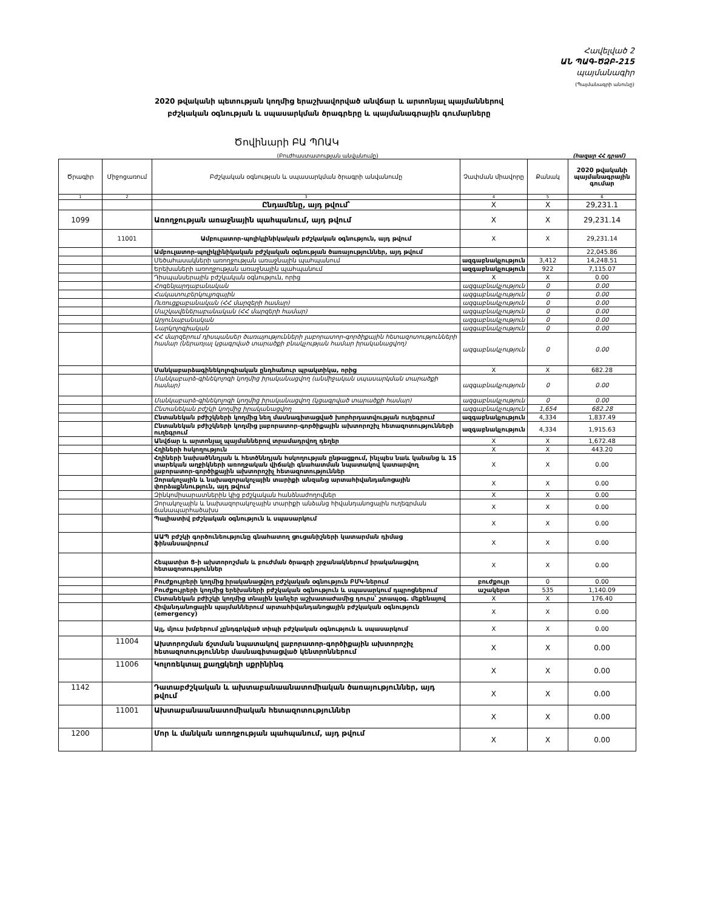Հավելված 2
ԱՆ ՊԱԳ-ԾՁԲ-215
պայմանագիր
(Պայմանագրի անունը)
2020 թվականի պետության կողմից երաշխավորված անվճար և արտոնյալ պայմաններով բժշկական օգնության և սպասարկման ծրագրերը և պայմանագրային գումարները
Ծովինարի ԲԱ ՊՈԱԿ
(Բուժհաստատության անվանումը) (հազար ՀՀ դրամ)
| Ծրագիր | Միջոցառում | Բժշկական օգնության և սպասարկման ծրագրի անվանումը | Չափման միավորը | Քանակ | 2020 թվականի պայմանագրային գումար |
| --- | --- | --- | --- | --- | --- |
| 1 | 2 | 3 | 4 | 5 | 6 |
| | | Ընդամենը, այդ թվում՝ | X | X | 29,231.1 |
| 1099 | | Առողջության առաջնային պահպանում, այդ թվում | X | X | 29,231.14 |
| | 11001 | Ամբուլատոր-պոլիկլինիկական բժշկական օգնություն, այդ թվում | X | X | 29,231.14 |
| | | Ամբուլատոր-պոլիկլինիկական բժշկական օգնության ծառայություններ, այդ թվում | | | 22,045.86 |
| | | Մեծահասակների առողջության առաջնային պահպանում | ազգաբնակչություն | 3,412 | 14,248.51 |
| | | Երեխաների առողջության առաջնային պահպանում | ազգաբնակչություն | 922 | 7,115.07 |
| | | Դիսպանսերային բժշկական օգնություն, որից | X | X | 0.00 |
| | | Հոգենյարդաբանական | ազգաբնակչություն | 0 | 0.00 |
| | | Հակատուբերկուլյոզային | ազգաբնակչություն | 0 | 0.00 |
| | | Ուռուցքաբանական (ՀՀ մարզերի համար) | ազգաբնակչություն | 0 | 0.00 |
| | | Մաշկավեներաբանական (ՀՀ մարզերի համար) | ազգաբնակչություն | 0 | 0.00 |
| | | Արյունաբանական | ազգաբնակչություն | 0 | 0.00 |
| | | Նարկոլոգիական | ազգաբնակչություն | 0 | 0.00 |
| | | ՀՀ մարզերում դիսպանսեր ծառայությունների լաբորատոր-գործիքային հետազոտությունների համար (ներառյալ կցագրված տարածքի բնակչության համար իրականացվող) | ազգաբնակչություն | 0 | 0.00 |
| | | Մանկաբարձագինեկոլոգիական ընդհանուր պրակտիկա, որից | X | X | 682.28 |
| | | Մանկաբարձ-գինեկոլոգի կողմից իրականացվող (անմիջական սպասարկման տարածքի համար) | ազգաբնակչություն | 0 | 0.00 |
| | | Մանկաբարձ-գինեկոլոգի կողմից իրականացվող (կցագրված տարածքի համար) | ազգաբնակչություն | 0 | 0.00 |
| | | Ընտանեկան բժշկի կողմից իրականացվող | ազգաբնակչություն | 1,654 | 682.28 |
| | | Ընտանեկան բժիշկների կողմից նեղ մասնագիտացված խորհրդատվության ուղեգրում | ազգաբնակչություն | 4,334 | 1,837.49 |
| | | Ընտանեկան բժիշկների կողմից լաբորատոր-գործիքային ախտորոշիչ հետազոտությունների ուղեգրում | ազգաբնակչություն | 4,334 | 1,915.63 |
| | | Անվճար և արտոնյալ պայմաններով տրամադրվող դեղեր | X | X | 1,672.48 |
| | | Հղիների հսկողություն | X | X | 443.20 |
| | | Հղիների նախածննդյան և հետծննդյան հսկողության ընթացքում, ինչպես նաև կանանց և 15 տարեկան աղջիկների առողջական վիճակի գնահատման նպատակով կատարվող լաբորատոր-գործիքային ախտորոշիչ հետազոտություններ | X | X | 0.00 |
| | | Զորակոչային և նախազորակոչային տարիքի անզանց արտահիվանդանոցային փորձաքննություն, այդ թվում | X | X | 0.00 |
| | | Զինկոմիսարատներին կից բժշկական հանձնաժողովներ | X | X | 0.00 |
| | | Զորակոչային և նախազորակոչային տարիքի անձանց հիվանդանոցային ուղեգրման ճանապարհածախս | X | X | 0.00 |
| | | Պալիատիվ բժշկական օգնություն և սպասարկում | X | X | 0.00 |
| | | ԱԱՊ բժշկի գործունեությունը գնահատող ցուցանիշների կատարման դիմաց ֆինանսավորում | X | X | 0.00 |
| | | Հեպատիտ Ց-ի ախտորոշման և բուժման ծրագրի շրջանակներում իրականացվող հետազոտություններ | X | X | 0.00 |
| | | Բուժքույրերի կողմից իրականացվող բժշկական օգնություն ԲՄԿ-ներում | բուժքույր | 0 | 0.00 |
| | | Բուժքույրերի կողմից երեխաների բժշկական օգնություն և սպասարկում դպրոցներում | աշակերտ | 535 | 1,140.09 |
| | | Ընտանեկան բժիշկի կողմից տնային կանչեր աշխատաժամից դուրս՝ շտապօգ. մեքենայով | X | X | 176.40 |
| | | Հիվանդանոցային պայմաններում արտահիվանդանոցային բժշկական օգնություն (emergency) | X | X | 0.00 |
| | | Այլ, մյուս խմբերում չընդգրկված տիպի բժշկական օգնություն և սպասարկում | X | X | 0.00 |
| | 11004 | Ախտորոշման ճշտման նպատակով լաբորատոր-գործիքային ախտորոշիչ հետազոտություններ մասնագիտացված կենտրոններում | X | X | 0.00 |
| | 11006 | Կոլոռեկտալ քաղցկեղի սքրինինգ | X | X | 0.00 |
| 1142 | | Դատաբժշկական և ախտաբանաանատոմիական ծառայություններ, այդ թվում | X | X | 0.00 |
| | 11001 | Ախտաբանաանատոմիական հետազոտություններ | X | X | 0.00 |
| 1200 | | Մոր և մանկան առողջության պահպանում, այդ թվում | X | X | 0.00 |